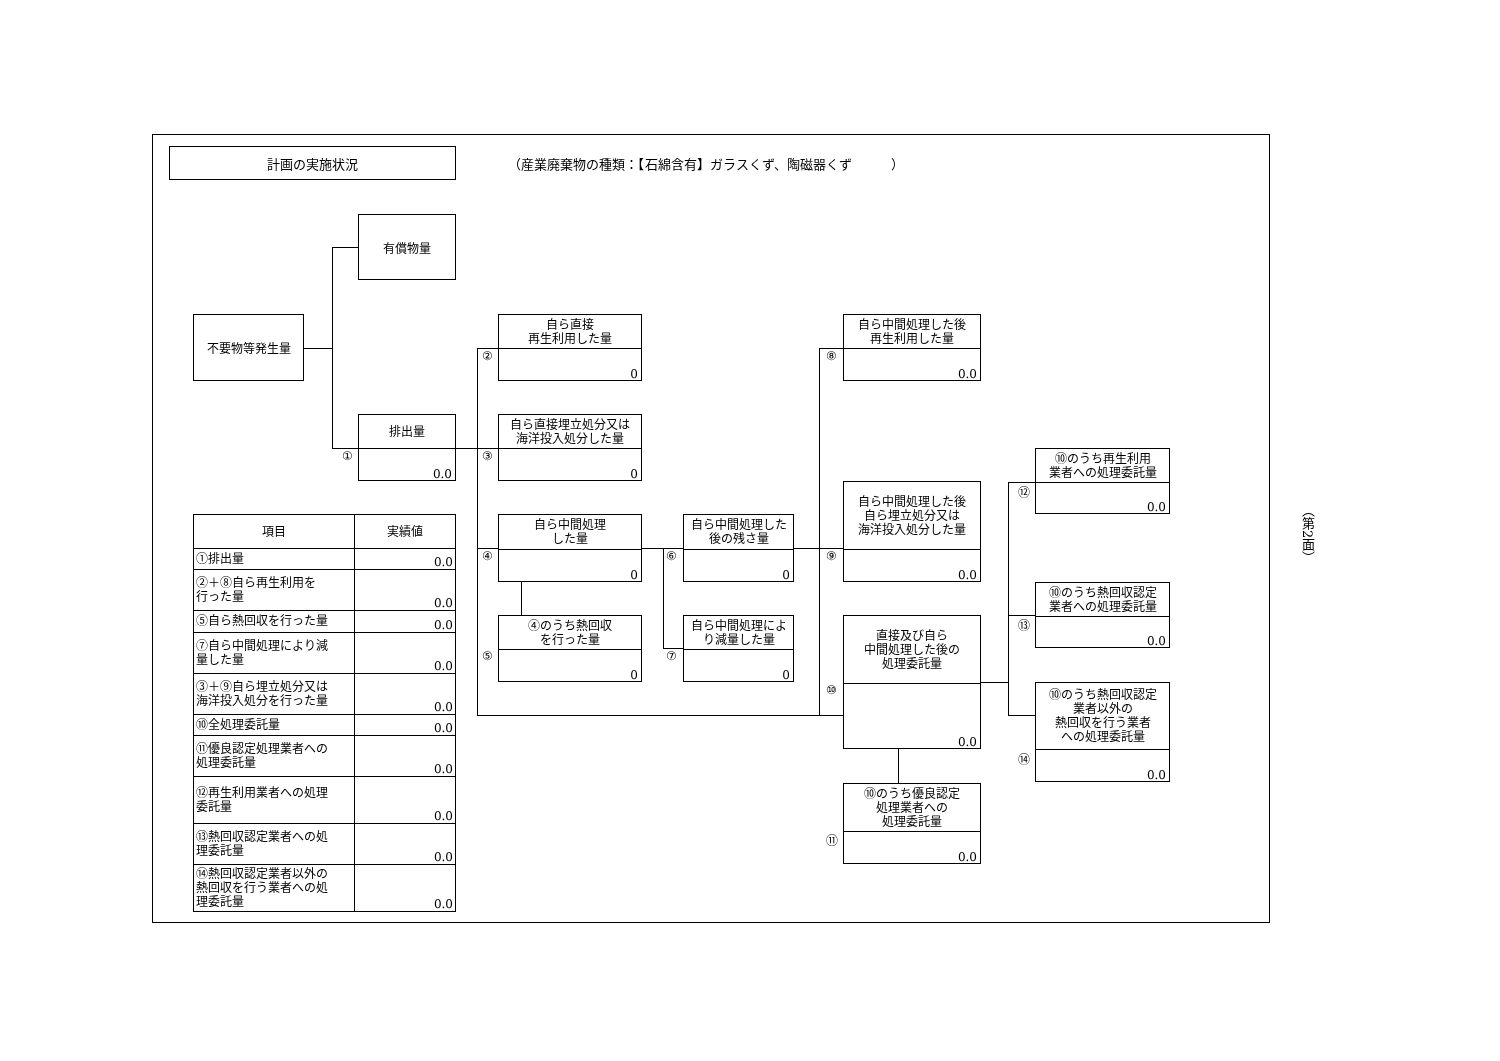計画の実施状況
（産業廃棄物の種類：【石綿含有】ガラスくず、陶磁器くず　　　）
不要物等発生量
有償物量
排出量
0.0
①
自ら直接
再生利用した量
0
②
自ら直接埋立処分又は
海洋投入処分した量
0
③
自ら中間処理
した量
0
④
④のうち熱回収
を行った量
0
⑤
自ら中間処理した
後の残さ量
0
⑥
自ら中間処理によ
り減量した量
0
⑦
自ら中間処理した後
再生利用した量
0.0
⑧
自ら中間処理した後
自ら埋立処分又は
海洋投入処分した量
0.0
⑨
直接及び自ら
中間処理した後の
処理委託量
0.0
⑩
⑩のうち優良認定
処理業者への
処理委託量
0.0
⑪
⑩のうち再生利用
業者への処理委託量
0.0
⑫
⑩のうち熱回収認定
業者への処理委託量
0.0
⑬
⑩のうち熱回収認定
業者以外の
熱回収を行う業者
への処理委託量
0.0
⑭
| 項目 | 実績値 |
| --- | --- |
| ①排出量 | 0.0 |
| ②＋⑧自ら再生利用を 行った量 | 0.0 |
| ⑤自ら熱回収を行った量 | 0.0 |
| ⑦自ら中間処理により減 量した量 | 0.0 |
| ③＋⑨自ら埋立処分又は 海洋投入処分を行った量 | 0.0 |
| ⑩全処理委託量 | 0.0 |
| ⑪優良認定処理業者への 処理委託量 | 0.0 |
| ⑫再生利用業者への処理 委託量 | 0.0 |
| ⑬熱回収認定業者への処 理委託量 | 0.0 |
| ⑭熱回収認定業者以外の 熱回収を行う業者への処 理委託量 | 0.0 |
（第2面）